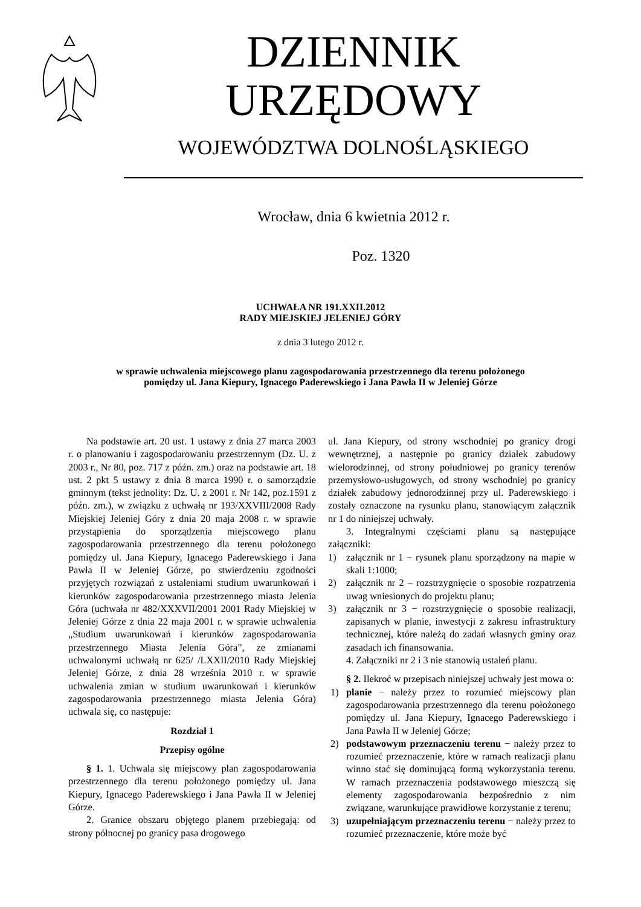DZIENNIK URZĘDOWY
WOJEWÓDZTWA DOLNOŚLĄSKIEGO
Wrocław, dnia 6 kwietnia 2012 r.
Poz. 1320
UCHWAŁA NR 191.XXII.2012
RADY MIEJSKIEJ JELENIEJ GÓRY
z dnia 3 lutego 2012 r.
w sprawie uchwalenia miejscowego planu zagospodarowania przestrzennego dla terenu położonego
pomiędzy ul. Jana Kiepury, Ignacego Paderewskiego i Jana Pawła II w Jeleniej Górze
Na podstawie art. 20 ust. 1 ustawy z dnia 27 marca 2003 r. o planowaniu i zagospodarowaniu przestrzennym (Dz. U. z 2003 r., Nr 80, poz. 717 z późn. zm.) oraz na podstawie art. 18 ust. 2 pkt 5 ustawy z dnia 8 marca 1990 r. o samorządzie gminnym (tekst jednolity: Dz. U. z 2001 r. Nr 142, poz.1591 z późn. zm.), w związku z uchwałą nr 193/XXVIII/2008 Rady Miejskiej Jeleniej Góry z dnia 20 maja 2008 r. w sprawie przystąpienia do sporządzenia miejscowego planu zagospodarowania przestrzennego dla terenu położonego pomiędzy ul. Jana Kiepury, Ignacego Paderewskiego i Jana Pawła II w Jeleniej Górze, po stwierdzeniu zgodności przyjętych rozwiązań z ustaleniami studium uwarunkowań i kierunków zagospodarowania przestrzennego miasta Jelenia Góra (uchwała nr 482/XXXVII/2001 2001 Rady Miejskiej w Jeleniej Górze z dnia 22 maja 2001 r. w sprawie uchwalenia „Studium uwarunkowań i kierunków zagospodarowania przestrzennego Miasta Jelenia Góra”, ze zmianami uchwalonymi uchwałą nr 625/ /LXXII/2010 Rady Miejskiej Jeleniej Górze, z dnia 28 września 2010 r. w sprawie uchwalenia zmian w studium uwarunkowań i kierunków zagospodarowania przestrzennego miasta Jelenia Góra) uchwala się, co następuje:
Rozdział 1
Przepisy ogólne
§ 1. 1. Uchwala się miejscowy plan zagospodarowania przestrzennego dla terenu położonego pomiędzy ul. Jana Kiepury, Ignacego Paderewskiego i Jana Pawła II w Jeleniej Górze.
2. Granice obszaru objętego planem przebiegają: od strony północnej po granicy pasa drogowego
ul. Jana Kiepury, od strony wschodniej po granicy drogi wewnętrznej, a następnie po granicy działek zabudowy wielorodzinnej, od strony południowej po granicy terenów przemysłowo-usługowych, od strony wschodniej po granicy działek zabudowy jednorodzinnej przy ul. Paderewskiego i zostały oznaczone na rysunku planu, stanowiącym załącznik nr 1 do niniejszej uchwały.
3. Integralnymi częściami planu są następujące załączniki:
1) załącznik nr 1 − rysunek planu sporządzony na mapie w skali 1:1000;
2) załącznik nr 2 – rozstrzygnięcie o sposobie rozpatrzenia uwag wniesionych do projektu planu;
3) załącznik nr 3 − rozstrzygnięcie o sposobie realizacji, zapisanych w planie, inwestycji z zakresu infrastruktury technicznej, które należą do zadań własnych gminy oraz zasadach ich finansowania.
4. Załączniki nr 2 i 3 nie stanowią ustaleń planu.
§ 2. Ilekroć w przepisach niniejszej uchwały jest mowa o:
1) planie − należy przez to rozumieć miejscowy plan zagospodarowania przestrzennego dla terenu położonego pomiędzy ul. Jana Kiepury, Ignacego Paderewskiego i Jana Pawła II w Jeleniej Górze;
2) podstawowym przeznaczeniu terenu − należy przez to rozumieć przeznaczenie, które w ramach realizacji planu winno stać się dominującą formą wykorzystania terenu. W ramach przeznaczenia podstawowego mieszczą się elementy zagospodarowania bezpośrednio z nim związane, warunkujące prawidłowe korzystanie z terenu;
3) uzupełniającym przeznaczeniu terenu − należy przez to rozumieć przeznaczenie, które może być